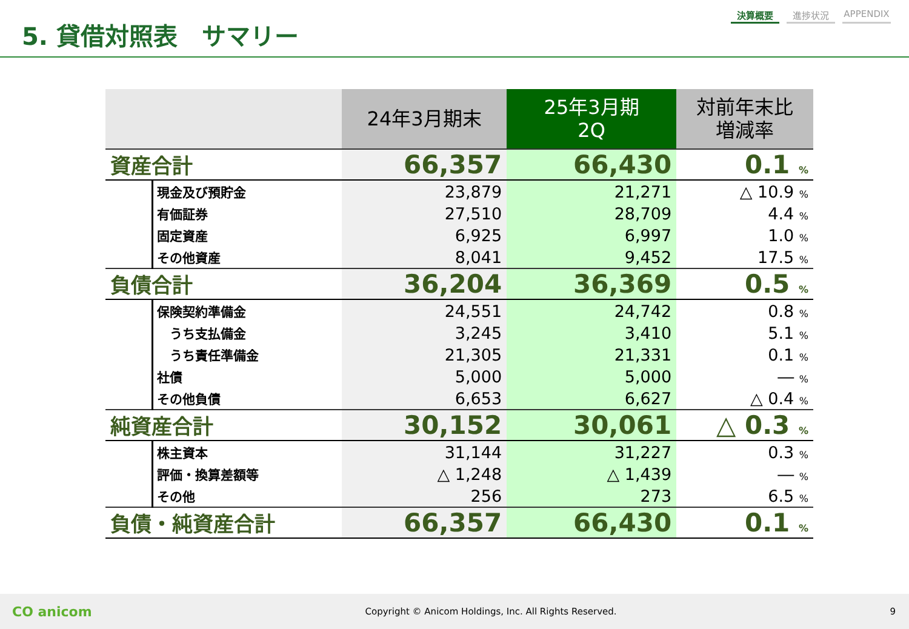5. 貸借対照表　サマリー
決算概要 進捗状況 APPENDIX
| | | 24年3月期末 | 25年3月期 2Q | 対前年末比 増減率 |
| --- | --- | --- | --- | --- |
| 資産合計 | | 66,357 | 66,430 | 0.1 % |
| | 現金及び預貯金 | 23,879 | 21,271 | △ 10.9 % |
| | 有価証券 | 27,510 | 28,709 | 4.4 % |
| | 固定資産 | 6,925 | 6,997 | 1.0 % |
| | その他資産 | 8,041 | 9,452 | 17.5 % |
| 負債合計 | | 36,204 | 36,369 | 0.5 % |
| | 保険契約準備金 | 24,551 | 24,742 | 0.8 % |
| | うち支払備金 | 3,245 | 3,410 | 5.1 % |
| | うち責任準備金 | 21,305 | 21,331 | 0.1 % |
| | 社債 | 5,000 | 5,000 | ― % |
| | その他負債 | 6,653 | 6,627 | △ 0.4 % |
| 純資産合計 | | 30,152 | 30,061 | △ 0.3 % |
| | 株主資本 | 31,144 | 31,227 | 0.3 % |
| | 評価・換算差額等 | △ 1,248 | △ 1,439 | ― % |
| | その他 | 256 | 273 | 6.5 % |
| 負債・純資産合計 | | 66,357 | 66,430 | 0.1 % |
CO anicom Copyright © Anicom Holdings, Inc. All Rights Reserved. 9